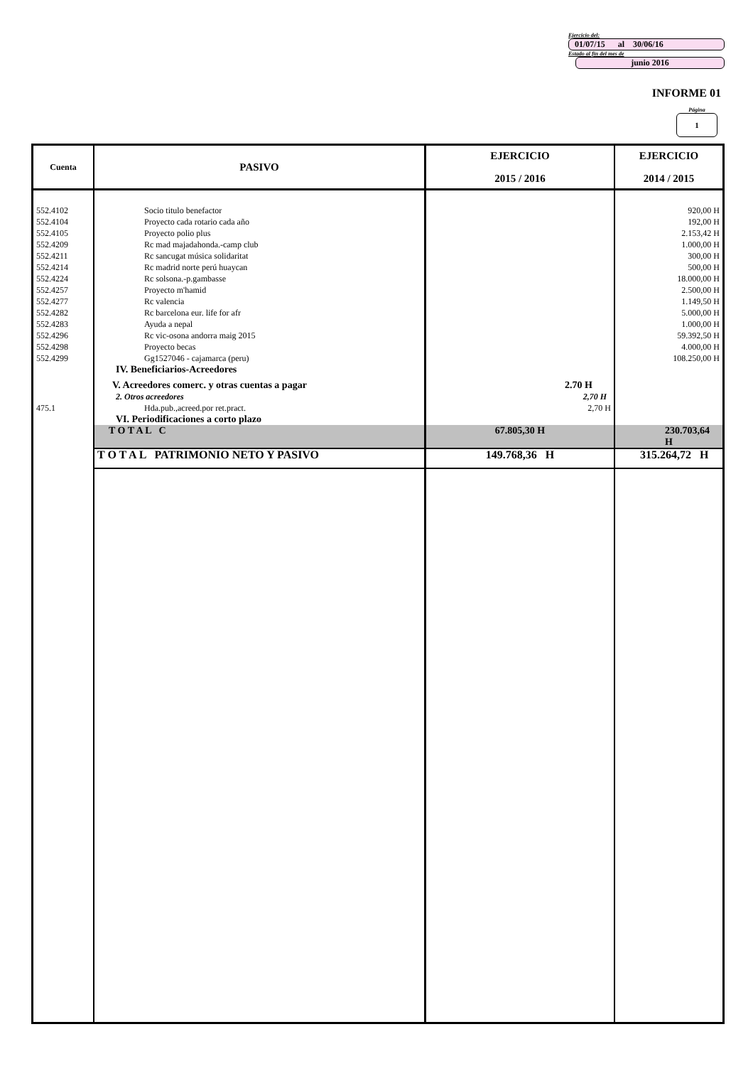Ejercicio del:
01/07/15 al 30/06/16
Estado al fin del mes de
junio 2016
INFORME 01
Página
1
| Cuenta | PASIVO | EJERCICIO 2015 / 2016 | EJERCICIO 2014 / 2015 |
| --- | --- | --- | --- |
| 552.4102 552.4104 552.4105 552.4209 552.4211 552.4214 552.4224 552.4257 552.4277 552.4282 552.4283 552.4296 552.4298 552.4299 | Socio titulo benefactor Proyecto cada rotario cada año Proyecto polio plus Rc mad majadahonda.-camp club Rc sancugat música solidaritat Rc madrid norte perú huaycan Rc solsona.-p.gambasse Proyecto m'hamid Rc valencia Rc barcelona eur. life for afr Ayuda a nepal Rc vic-osona andorra maig 2015 Proyecto becas Gg1527046 - cajamarca (peru) | | 920,00 H 192,00 H 2.153,42 H 1.000,00 H 300,00 H 500,00 H 18.000,00 H 2.500,00 H 1.149,50 H 5.000,00 H 1.000,00 H 59.392,50 H 4.000,00 H 108.250,00 H |
| | IV. Beneficiarios-Acreedores | | |
| | V. Acreedores comerc. y otras cuentas a pagar | 2.70 H | |
| | 2. Otros acreedores | 2,70 H | |
| 475.1 | Hda.pub.,acreed.por ret.pract. | 2,70 H | |
| | VI. Periodificaciones a corto plazo | | |
| | T O T A L C | 67.805,30 H | 230.703,64 H |
| | T O T A L PATRIMONIO NETO Y PASIVO | 149.768,36 H | 315.264,72 H |